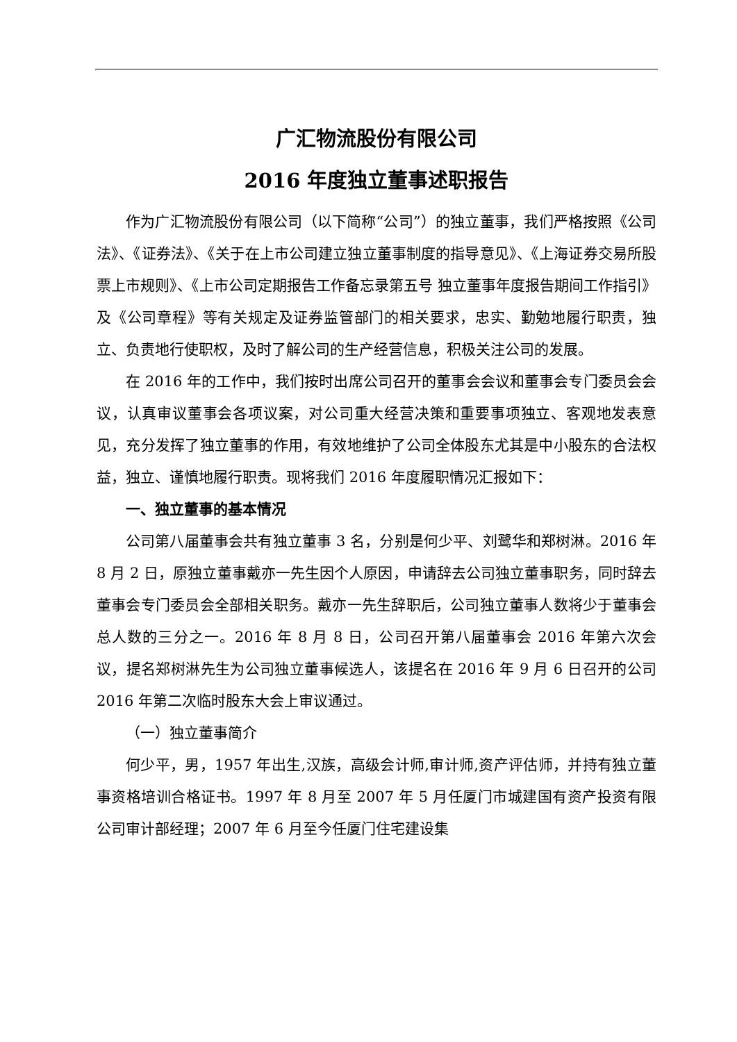广汇物流股份有限公司
2016 年度独立董事述职报告
作为广汇物流股份有限公司（以下简称“公司”）的独立董事，我们严格按照《公司法》、《证券法》、《关于在上市公司建立独立董事制度的指导意见》、《上海证券交易所股票上市规则》、《上市公司定期报告工作备忘录第五号 独立董事年度报告期间工作指引》及《公司章程》等有关规定及证券监管部门的相关要求，忠实、勤勉地履行职责，独立、负责地行使职权，及时了解公司的生产经营信息，积极关注公司的发展。
在 2016 年的工作中，我们按时出席公司召开的董事会会议和董事会专门委员会会议，认真审议董事会各项议案，对公司重大经营决策和重要事项独立、客观地发表意见，充分发挥了独立董事的作用，有效地维护了公司全体股东尤其是中小股东的合法权益，独立、谨慎地履行职责。现将我们 2016 年度履职情况汇报如下：
一、独立董事的基本情况
公司第八届董事会共有独立董事 3 名，分别是何少平、刘鹭华和郑树淋。2016 年 8 月 2 日，原独立董事戴亦一先生因个人原因，申请辞去公司独立董事职务，同时辞去董事会专门委员会全部相关职务。戴亦一先生辞职后，公司独立董事人数将少于董事会总人数的三分之一。2016 年 8 月 8 日，公司召开第八届董事会 2016 年第六次会议，提名郑树淋先生为公司独立董事候选人，该提名在 2016 年 9 月 6 日召开的公司 2016 年第二次临时股东大会上审议通过。
（一）独立董事简介
何少平，男，1957 年出生,汉族，高级会计师,审计师,资产评估师，并持有独立董事资格培训合格证书。1997 年 8 月至 2007 年 5 月任厦门市城建国有资产投资有限公司审计部经理；2007 年 6 月至今任厦门住宅建设集